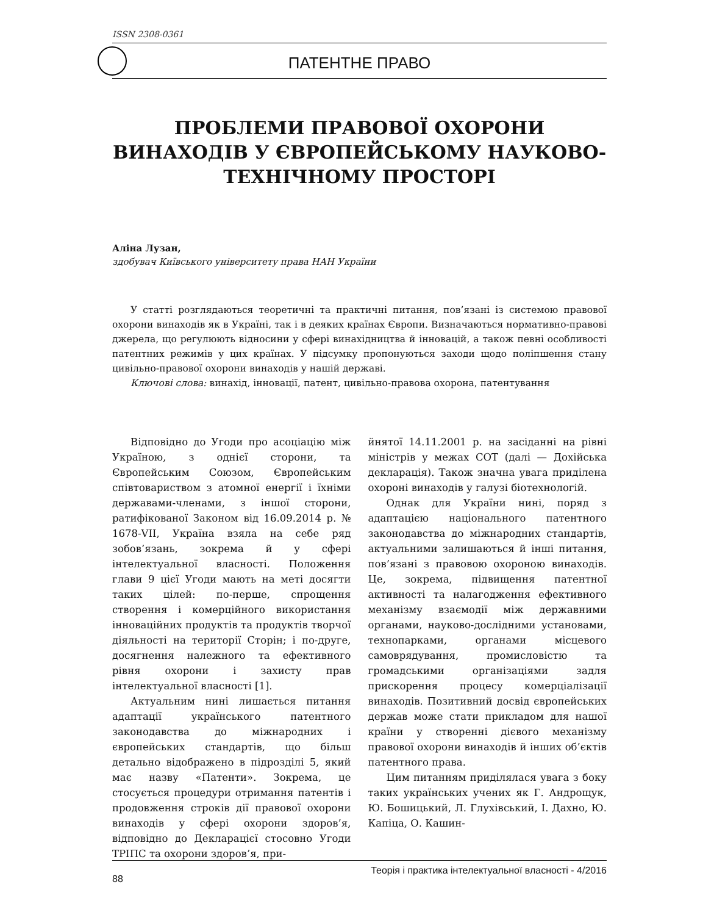ISSN 2308-0361
ПАТЕНТНЕ ПРАВО
ПРОБЛЕМИ ПРАВОВОЇ ОХОРОНИ ВИНАХОДІВ У ЄВРОПЕЙСЬКОМУ НАУКОВО-ТЕХНІЧНОМУ ПРОСТОРІ
Аліна Лузан,
здобувач Київського університету права НАН України
У статті розглядаються теоретичні та практичні питання, пов’язані із системою правової охорони винаходів як в Україні, так і в деяких країнах Європи. Визначаються нормативно-правові джерела, що регулюють відносини у сфері винахідництва й інновацій, а також певні особливості патентних режимів у цих країнах. У підсумку пропонуються заходи щодо поліпшення стану цивільно-правової охорони винаходів у нашій державі.
Ключові слова: винахід, інновації, патент, цивільно-правова охорона, патентування
Відповідно до Угоди про асоціацію між Україною, з однієї сторони, та Європейським Союзом, Європейським співтовариством з атомної енергії і їхніми державами-членами, з іншої сторони, ратифікованої Законом від 16.09.2014 р. № 1678-VII, Україна взяла на себе ряд зобов’язань, зокрема й у сфері інтелектуальної власності. Положення глави 9 цієї Угоди мають на меті досягти таких цілей: по-перше, спрощення створення і комерційного використання інноваційних продуктів та продуктів творчої діяльності на території Сторін; і по-друге, досягнення належного та ефективного рівня охорони і захисту прав інтелектуальної власності [1].
Актуальним нині лишається питання адаптації українського патентного законодавства до міжнародних і європейських стандартів, що більш детально відображено в підрозділі 5, який має назву «Патенти». Зокрема, це стосується процедури отримання патентів і продовження строків дії правової охорони винаходів у сфері охорони здоров’я, відповідно до Декларацієї стосовно Угоди ТРІПС та охорони здоров’я, при-
йнятої 14.11.2001 р. на засіданні на рівні міністрів у межах СОТ (далі — Дохійська декларація). Також значна увага приділена охороні винаходів у галузі біотехнологій.
Однак для України нині, поряд з адаптацією національного патентного законодавства до міжнародних стандартів, актуальними залишаються й інші питання, пов’язані з правовою охороною винаходів. Це, зокрема, підвищення патентної активності та налагодження ефективного механізму взаємодії між державними органами, науково-дослідними установами, технопарками, органами місцевого самоврядування, промисловістю та громадськими організаціями задля прискорення процесу комерціалізації винаходів. Позитивний досвід європейських держав може стати прикладом для нашої країни у створенні дієвого механізму правової охорони винаходів й інших об’єктів патентного права.
Цим питанням приділялася увага з боку таких українських учених як Г. Андрощук, Ю. Бошицький, Л. Глухівський, І. Дахно, Ю. Капіца, О. Кашин-
88 Теорія і практика інтелектуальної власності - 4/2016